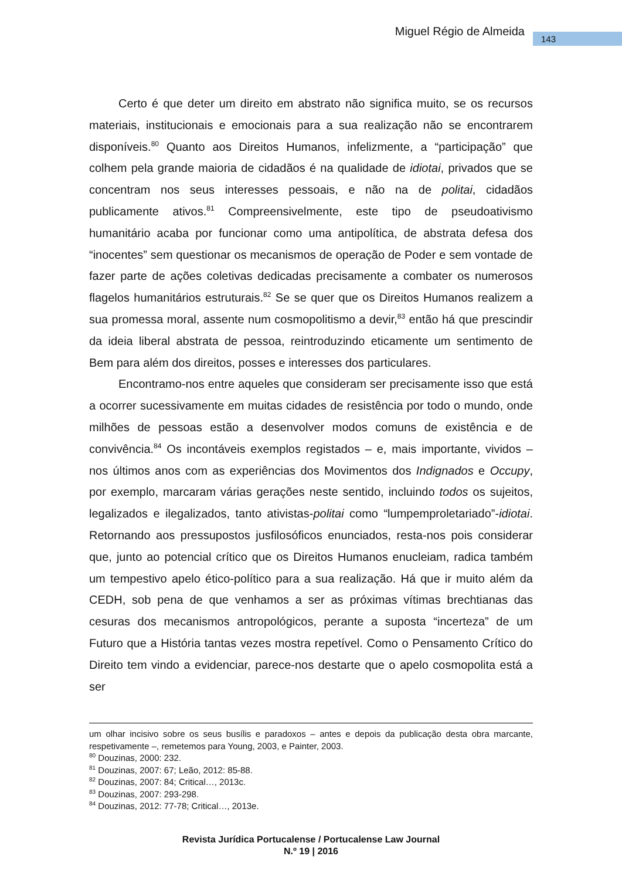Miguel Régio de Almeida 143
Certo é que deter um direito em abstrato não significa muito, se os recursos materiais, institucionais e emocionais para a sua realização não se encontrarem disponíveis.<sup>80</sup> Quanto aos Direitos Humanos, infelizmente, a “participação” que colhem pela grande maioria de cidadãos é na qualidade de idiotai, privados que se concentram nos seus interesses pessoais, e não na de politai, cidadãos publicamente ativos.<sup>81</sup> Compreensivelmente, este tipo de pseudoativismo humanitário acaba por funcionar como uma antipolítica, de abstrata defesa dos “inocentes” sem questionar os mecanismos de operação de Poder e sem vontade de fazer parte de ações coletivas dedicadas precisamente a combater os numerosos flagelos humanitários estruturais.<sup>82</sup> Se se quer que os Direitos Humanos realizem a sua promessa moral, assente num cosmopolitismo a devir,<sup>83</sup> então há que prescindir da ideia liberal abstrata de pessoa, reintroduzindo eticamente um sentimento de Bem para além dos direitos, posses e interesses dos particulares.
Encontramo-nos entre aqueles que consideram ser precisamente isso que está a ocorrer sucessivamente em muitas cidades de resistência por todo o mundo, onde milhões de pessoas estão a desenvolver modos comuns de existência e de convivência.<sup>84</sup> Os incontáveis exemplos registados – e, mais importante, vividos – nos últimos anos com as experiências dos Movimentos dos Indignados e Occupy, por exemplo, marcaram várias gerações neste sentido, incluindo todos os sujeitos, legalizados e ilegalizados, tanto ativistas-politai como “lumpemproletariado”-idiotai. Retornando aos pressupostos jusfilosóficos enunciados, resta-nos pois considerar que, junto ao potencial crítico que os Direitos Humanos enucleiam, radica também um tempestivo apelo ético-político para a sua realização. Há que ir muito além da CEDH, sob pena de que venhamos a ser as próximas vítimas brechtianas das cesuras dos mecanismos antropológicos, perante a suposta “incerteza” de um Futuro que a História tantas vezes mostra repetível. Como o Pensamento Crítico do Direito tem vindo a evidenciar, parece-nos destarte que o apelo cosmopolita está a ser
um olhar incisivo sobre os seus busílis e paradoxos – antes e depois da publicação desta obra marcante, respetivamente –, remetemos para Young, 2003, e Painter, 2003.
<sup>80</sup> Douzinas, 2000: 232.
<sup>81</sup> Douzinas, 2007: 67; Leão, 2012: 85-88.
<sup>82</sup> Douzinas, 2007: 84; Critical…, 2013c.
<sup>83</sup> Douzinas, 2007: 293-298.
<sup>84</sup> Douzinas, 2012: 77-78; Critical…, 2013e.
Revista Jurídica Portucalense / Portucalense Law Journal
N.º 19 | 2016